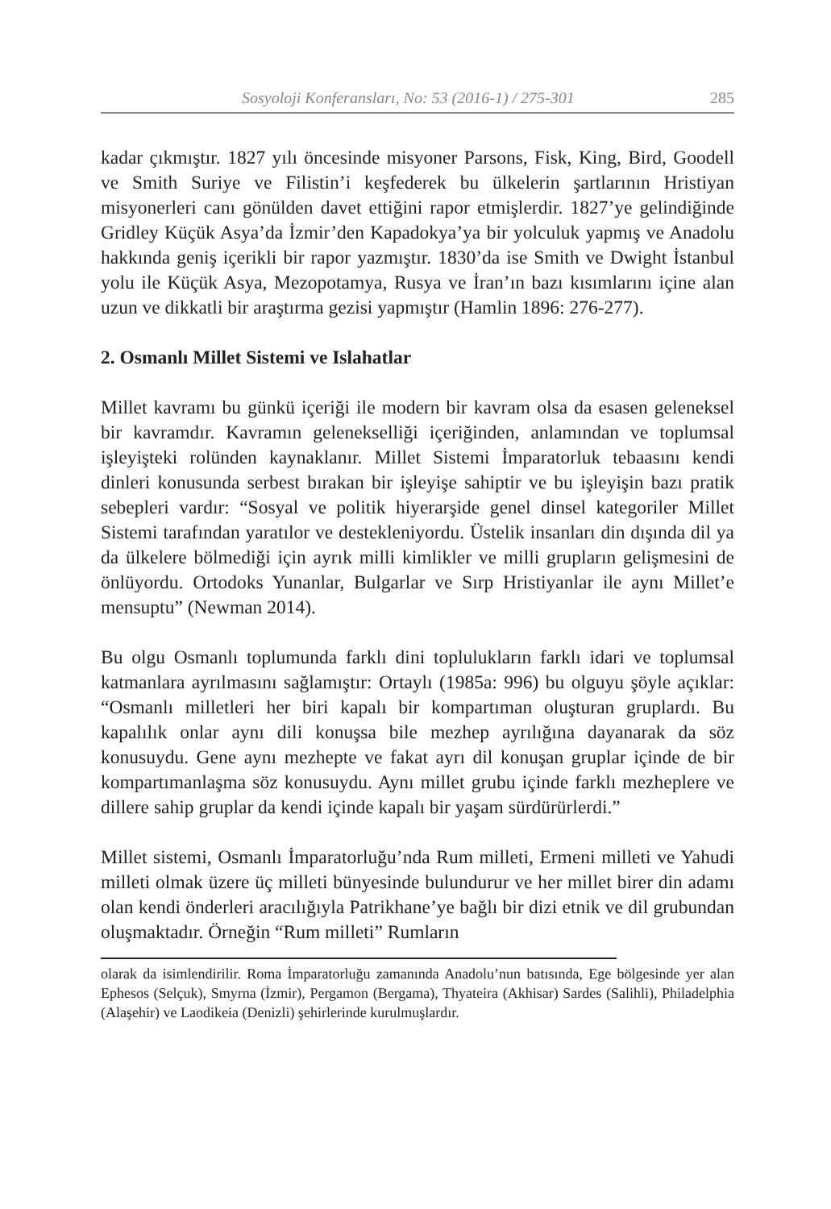Sosyoloji Konferansları, No: 53 (2016-1) / 275-301 285
kadar çıkmıştır. 1827 yılı öncesinde misyoner Parsons, Fisk, King, Bird, Goodell ve Smith Suriye ve Filistin’i keşfederek bu ülkelerin şartlarının Hristiyan misyonerleri canı gönülden davet ettiğini rapor etmişlerdir. 1827’ye gelindiğinde Gridley Küçük Asya’da İzmir’den Kapadokya’ya bir yolculuk yapmış ve Anadolu hakkında geniş içerikli bir rapor yazmıştır. 1830’da ise Smith ve Dwight İstanbul yolu ile Küçük Asya, Mezopotamya, Rusya ve İran’ın bazı kısımlarını içine alan uzun ve dikkatli bir araştırma gezisi yapmıştır (Hamlin 1896: 276-277).
2. Osmanlı Millet Sistemi ve Islahatlar
Millet kavramı bu günkü içeriği ile modern bir kavram olsa da esasen geleneksel bir kavramdır. Kavramın gelenekselliği içeriğinden, anlamından ve toplumsal işleyişteki rolünden kaynaklanır. Millet Sistemi İmparatorluk tebaasını kendi dinleri konusunda serbest bırakan bir işleyişe sahiptir ve bu işleyişin bazı pratik sebepleri vardır: “Sosyal ve politik hiyerarşide genel dinsel kategoriler Millet Sistemi tarafından yaratılor ve destekleniyordu. Üstelik insanları din dışında dil ya da ülkelere bölmediği için ayrık milli kimlikler ve milli grupların gelişmesini de önlüyordu. Ortodoks Yunanlar, Bulgarlar ve Sırp Hristiyanlar ile aynı Millet’e mensuptu” (Newman 2014).
Bu olgu Osmanlı toplumunda farklı dini toplulukların farklı idari ve toplumsal katmanlara ayrılmasını sağlamıştır: Ortaylı (1985a: 996) bu olguyu şöyle açıklar: “Osmanlı milletleri her biri kapalı bir kompartıman oluşturan gruplardı. Bu kapalılık onlar aynı dili konuşsa bile mezhep ayrılığına dayanarak da söz konusuydu. Gene aynı mezhepte ve fakat ayrı dil konuşan gruplar içinde de bir kompartımanlaşma söz konusuydu. Aynı millet grubu içinde farklı mezheplere ve dillere sahip gruplar da kendi içinde kapalı bir yaşam sürdürürlerdi.”
Millet sistemi, Osmanlı İmparatorluğu’nda Rum milleti, Ermeni milleti ve Yahudi milleti olmak üzere üç milleti bünyesinde bulundurur ve her millet birer din adamı olan kendi önderleri aracılığıyla Patrikhane’ye bağlı bir dizi etnik ve dil grubundan oluşmaktadır. Örneğin “Rum milleti” Rumların
olarak da isimlendirilir. Roma İmparatorluğu zamanında Anadolu’nun batısında, Ege bölgesinde yer alan Ephesos (Selçuk), Smyrna (İzmir), Pergamon (Bergama), Thyateira (Akhisar) Sardes (Salihli), Philadelphia (Alaşehir) ve Laodikeia (Denizli) şehirlerinde kurulmuşlardır.